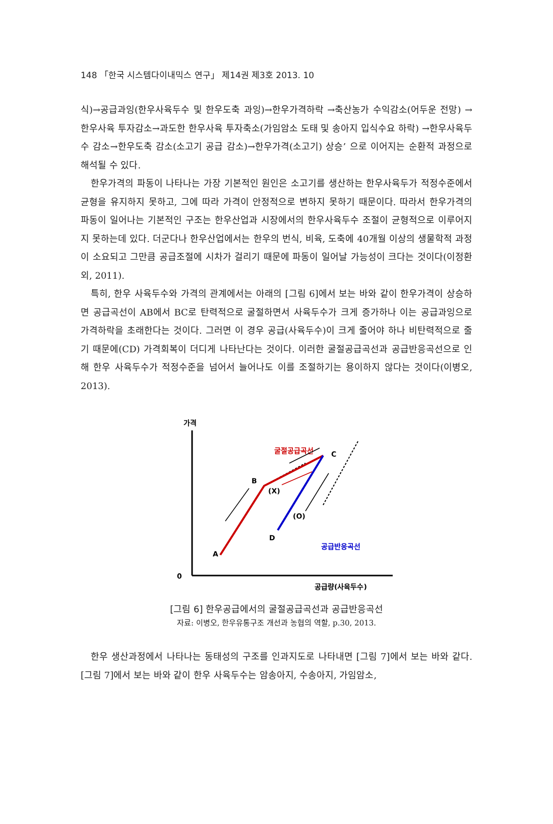148 「한국 시스템다이내믹스 연구」 제14권 제3호 2013. 10
식)→공급과잉(한우사육두수 및 한우도축 과잉)→한우가격하락 →축산농가 수익감소(어두운 전망) →한우사육 투자감소→과도한 한우사육 투자축소(가임암소 도태 및 송아지 입식수요 하락) →한우사육두수 감소→한우도축 감소(소고기 공급 감소)→한우가격(소고기) 상승’ 으로 이어지는 순환적 과정으로 해석될 수 있다.
한우가격의 파동이 나타나는 가장 기본적인 원인은 소고기를 생산하는 한우사육두가 적정수준에서 균형을 유지하지 못하고, 그에 따라 가격이 안정적으로 변하지 못하기 때문이다. 따라서 한우가격의 파동이 일어나는 기본적인 구조는 한우산업과 시장에서의 한우사육두수 조절이 균형적으로 이루어지지 못하는데 있다. 더군다나 한우산업에서는 한우의 번식, 비육, 도축에 40개월 이상의 생물학적 과정이 소요되고 그만큼 공급조절에 시차가 걸리기 때문에 파동이 일어날 가능성이 크다는 것이다(이정환 외, 2011).
특히, 한우 사육두수와 가격의 관계에서는 아래의 [그림 6]에서 보는 바와 같이 한우가격이 상승하면 공급곡선이 AB에서 BC로 탄력적으로 굴절하면서 사육두수가 크게 증가하나 이는 공급과잉으로 가격하락을 초래한다는 것이다. 그러면 이 경우 공급(사육두수)이 크게 줄어야 하나 비탄력적으로 줄기 때문에(CD) 가격회복이 더디게 나타난다는 것이다. 이러한 굴절공급곡선과 공급반응곡선으로 인해 한우 사육두수가 적정수준을 넘어서 늘어나도 이를 조절하기는 용이하지 않다는 것이다(이병오, 2013).
가격
0
공급량(사육두수)
굴절공급곡선
공급반응곡선
A
B
C
D
(X)
(O)
[그림 6] 한우공급에서의 굴절공급곡선과 공급반응곡선
자료: 이병오, 한우유통구조 개선과 농협의 역할, p.30, 2013.
한우 생산과정에서 나타나는 동태성의 구조를 인과지도로 나타내면 [그림 7]에서 보는 바와 같다. [그림 7]에서 보는 바와 같이 한우 사육두수는 암송아지, 수송아지, 가임암소,